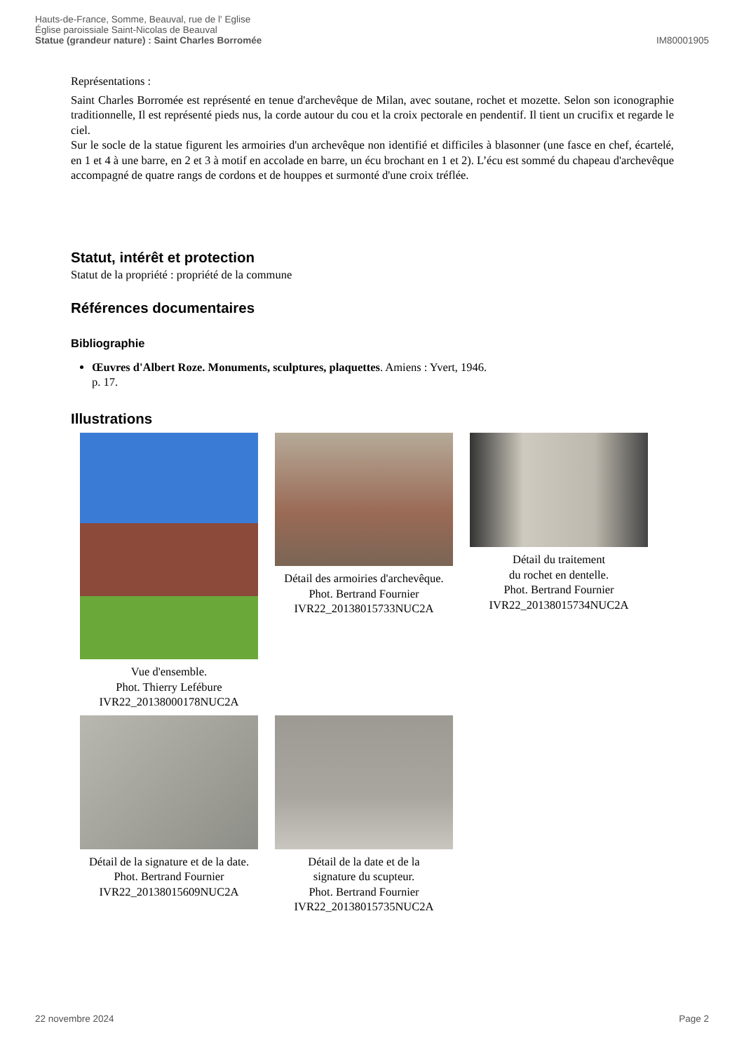Hauts-de-France, Somme, Beauval, rue de l' Eglise
Église paroissiale Saint-Nicolas de Beauval
Statue (grandeur nature) : Saint Charles Borromée
IM80001905
Représentations :
Saint Charles Borromée est représenté en tenue d'archevêque de Milan, avec soutane, rochet et mozette. Selon son iconographie traditionnelle, Il est représenté pieds nus, la corde autour du cou et la croix pectorale en pendentif. Il tient un crucifix et regarde le ciel.
Sur le socle de la statue figurent les armoiries d'un archevêque non identifié et difficiles à blasonner (une fasce en chef, écartelé, en 1 et 4 à une barre, en 2 et 3 à motif en accolade en barre, un écu brochant en 1 et 2). L’écu est sommé du chapeau d'archevêque accompagné de quatre rangs de cordons et de houppes et surmonté d'une croix tréflée.
Statut, intérêt et protection
Statut de la propriété : propriété de la commune
Références documentaires
Bibliographie
Œuvres d'Albert Roze. Monuments, sculptures, plaquettes. Amiens : Yvert, 1946.
p. 17.
Illustrations
Vue d'ensemble.
Phot. Thierry Lefébure
IVR22_20138000178NUC2A
Détail des armoiries d'archevêque.
Phot. Bertrand Fournier
IVR22_20138015733NUC2A
Détail du traitement
du rochet en dentelle.
Phot. Bertrand Fournier
IVR22_20138015734NUC2A
Détail de la signature et de la date.
Phot. Bertrand Fournier
IVR22_20138015609NUC2A
Détail de la date et de la
signature du scupteur.
Phot. Bertrand Fournier
IVR22_20138015735NUC2A
22 novembre 2024 Page 2